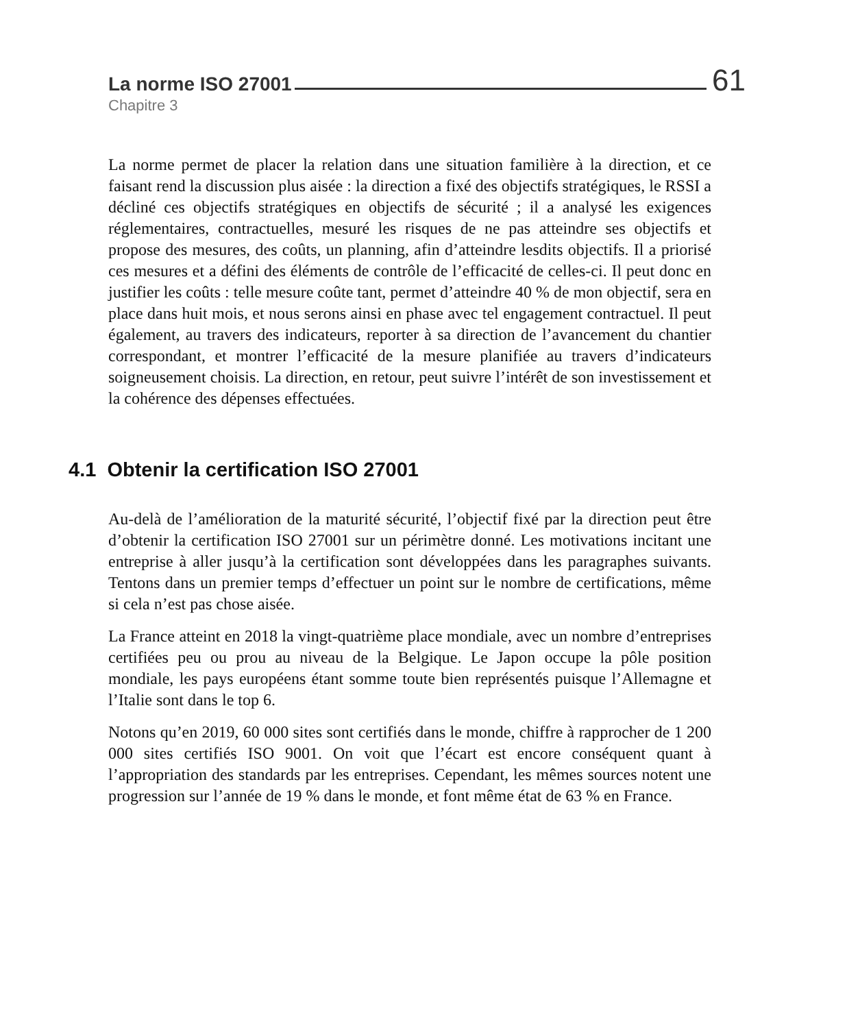La norme ISO 27001 61
Chapitre 3
La norme permet de placer la relation dans une situation familière à la direction, et ce faisant rend la discussion plus aisée : la direction a fixé des objectifs stratégiques, le RSSI a décliné ces objectifs stratégiques en objectifs de sécurité ; il a analysé les exigences réglementaires, contractuelles, mesuré les risques de ne pas atteindre ses objectifs et propose des mesures, des coûts, un planning, afin d’atteindre lesdits objectifs. Il a priorisé ces mesures et a défini des éléments de contrôle de l’efficacité de celles-ci. Il peut donc en justifier les coûts : telle mesure coûte tant, permet d’atteindre 40 % de mon objectif, sera en place dans huit mois, et nous serons ainsi en phase avec tel engagement contractuel. Il peut également, au travers des indicateurs, reporter à sa direction de l’avancement du chantier correspondant, et montrer l’efficacité de la mesure planifiée au travers d’indicateurs soigneusement choisis. La direction, en retour, peut suivre l’intérêt de son investissement et la cohérence des dépenses effectuées.
4.1 Obtenir la certification ISO 27001
Au-delà de l’amélioration de la maturité sécurité, l’objectif fixé par la direction peut être d’obtenir la certification ISO 27001 sur un périmètre donné. Les motivations incitant une entreprise à aller jusqu’à la certification sont développées dans les paragraphes suivants. Tentons dans un premier temps d’effectuer un point sur le nombre de certifications, même si cela n’est pas chose aisée.
La France atteint en 2018 la vingt-quatrième place mondiale, avec un nombre d’entreprises certifiées peu ou prou au niveau de la Belgique. Le Japon occupe la pôle position mondiale, les pays européens étant somme toute bien représentés puisque l’Allemagne et l’Italie sont dans le top 6.
Notons qu’en 2019, 60 000 sites sont certifiés dans le monde, chiffre à rapprocher de 1 200 000 sites certifiés ISO 9001. On voit que l’écart est encore conséquent quant à l’appropriation des standards par les entreprises. Cependant, les mêmes sources notent une progression sur l’année de 19 % dans le monde, et font même état de 63 % en France.